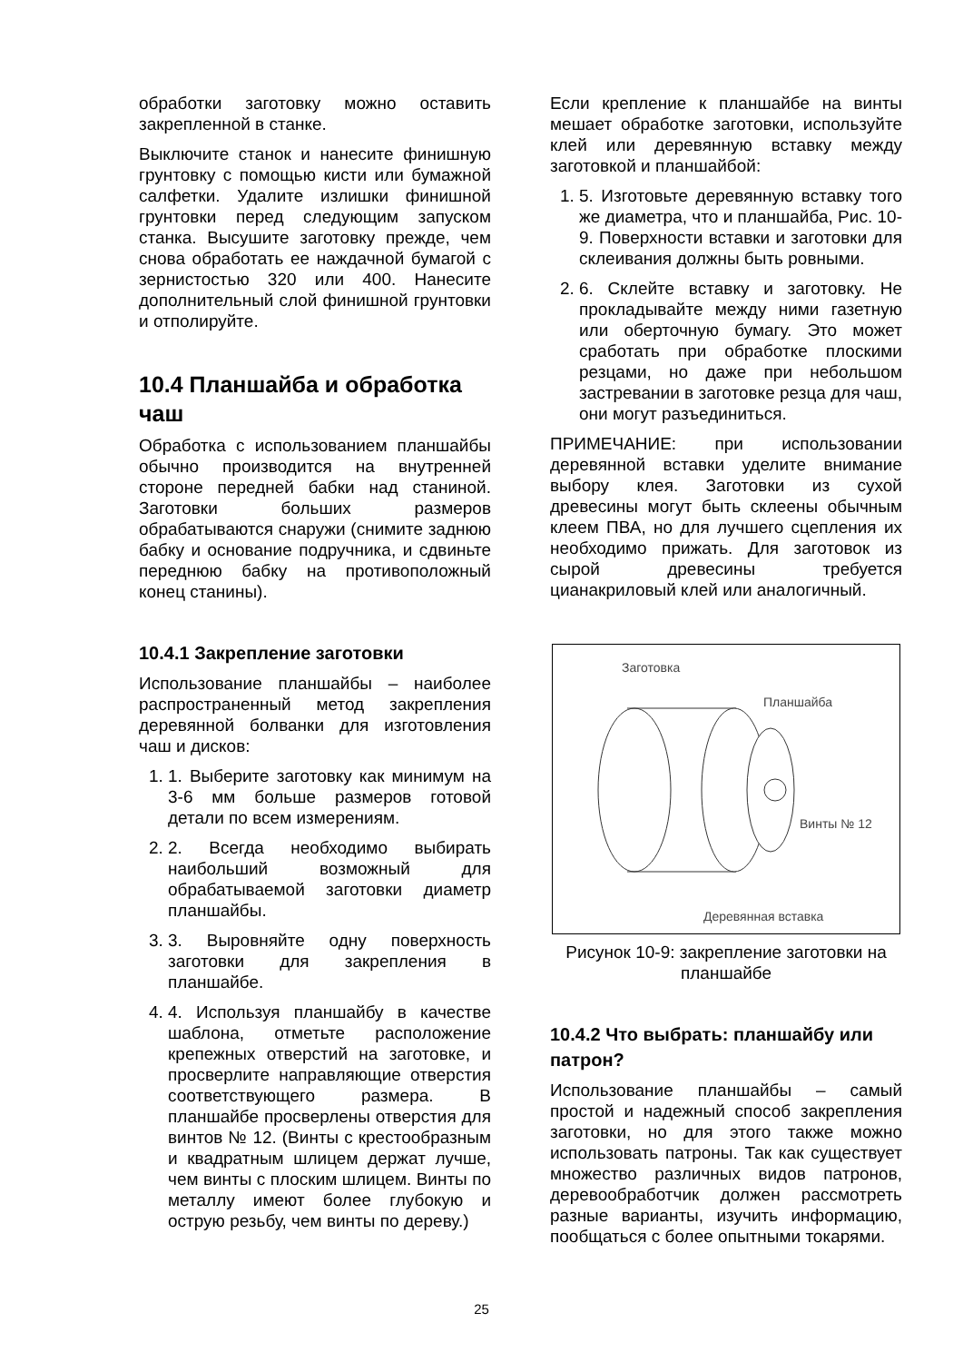обработки заготовку можно оставить закрепленной в станке.
Выключите станок и нанесите финишную грунтовку с помощью кисти или бумажной салфетки. Удалите излишки финишной грунтовки перед следующим запуском станка. Высушите заготовку прежде, чем снова обработать ее наждачной бумагой с зернистостью 320 или 400. Нанесите дополнительный слой финишной грунтовки и отполируйте.
10.4 Планшайба и обработка чаш
Обработка с использованием планшайбы обычно производится на внутренней стороне передней бабки над станиной. Заготовки больших размеров обрабатываются снаружи (снимите заднюю бабку и основание подручника, и сдвиньте переднюю бабку на противоположный конец станины).
10.4.1 Закрепление заготовки
Использование планшайбы – наиболее распространенный метод закрепления деревянной болванки для изготовления чаш и дисков:
1. 1. Выберите заготовку как минимум на 3-6 мм больше размеров готовой детали по всем измерениям.
2. 2. Всегда необходимо выбирать наибольший возможный для обрабатываемой заготовки диаметр планшайбы.
3. 3. Выровняйте одну поверхность заготовки для закрепления в планшайбе.
4. 4. Используя планшайбу в качестве шаблона, отметьте расположение крепежных отверстий на заготовке, и просверлите направляющие отверстия соответствующего размера. В планшайбе просверлены отверстия для винтов № 12. (Винты с крестообразным и квадратным шлицем держат лучше, чем винты с плоским шлицем. Винты по металлу имеют более глубокую и острую резьбу, чем винты по дереву.)
Если крепление к планшайбе на винты мешает обработке заготовки, используйте клей или деревянную вставку между заготовкой и планшайбой:
1. 5. Изготовьте деревянную вставку того же диаметра, что и планшайба, Рис. 10-9. Поверхности вставки и заготовки для склеивания должны быть ровными.
2. 6. Склейте вставку и заготовку. Не прокладывайте между ними газетную или оберточную бумагу. Это может сработать при обработке плоскими резцами, но даже при небольшом застревании в заготовке резца для чаш, они могут разъединиться.
ПРИМЕЧАНИЕ: при использовании деревянной вставки уделите внимание выбору клея. Заготовки из сухой древесины могут быть склеены обычным клеем ПВА, но для лучшего сцепления их необходимо прижать. Для заготовок из сырой древесины требуется цианакриловый клей или аналогичный.
Заготовка
Планшайба
Винты № 12
Деревянная вставка
Рисунок 10-9: закрепление заготовки на планшайбе
10.4.2 Что выбрать: планшайбу или патрон?
Использование планшайбы – самый простой и надежный способ закрепления заготовки, но для этого также можно использовать патроны. Так как существует множество различных видов патронов, деревообработчик должен рассмотреть разные варианты, изучить информацию, пообщаться с более опытными токарями.
25